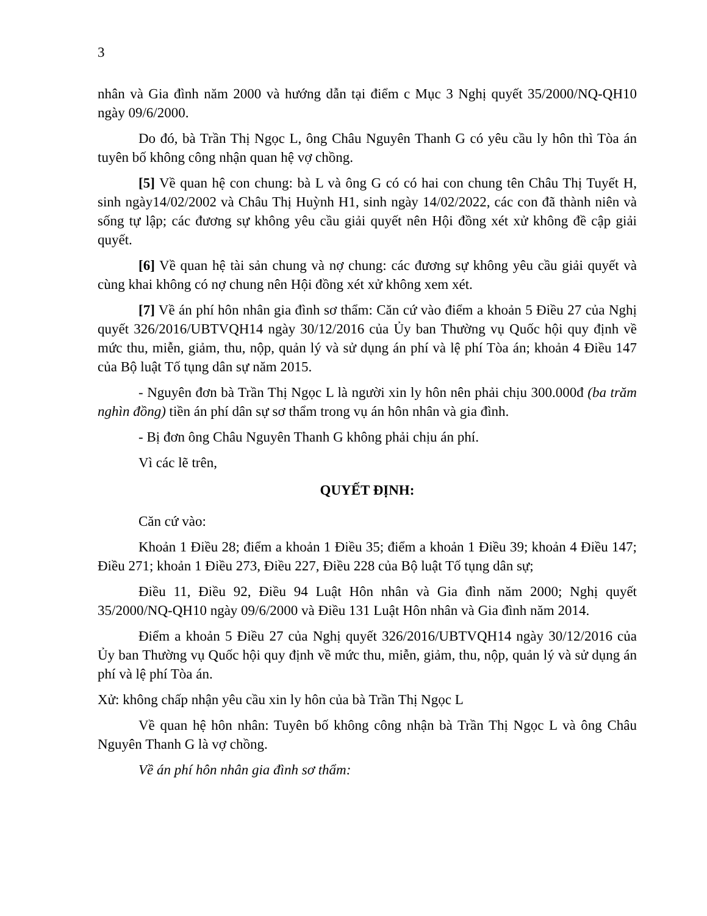3
nhân và Gia đình năm 2000 và hướng dẫn tại điểm c Mục 3 Nghị quyết 35/2000/NQ-QH10 ngày 09/6/2000.
Do đó, bà Trần Thị Ngọc L, ông Châu Nguyên Thanh G có yêu cầu ly hôn thì Tòa án tuyên bố không công nhận quan hệ vợ chồng.
[5] Về quan hệ con chung: bà L và ông G có có hai con chung tên Châu Thị Tuyết H, sinh ngày14/02/2002 và Châu Thị Huỳnh H1, sinh ngày 14/02/2022, các con đã thành niên và sống tự lập; các đương sự không yêu cầu giải quyết nên Hội đồng xét xử không đề cập giải quyết.
[6] Về quan hệ tài sản chung và nợ chung: các đương sự không yêu cầu giải quyết và cùng khai không có nợ chung nên Hội đồng xét xử không xem xét.
[7] Về án phí hôn nhân gia đình sơ thẩm: Căn cứ vào điểm a khoản 5 Điều 27 của Nghị quyết 326/2016/UBTVQH14 ngày 30/12/2016 của Ủy ban Thường vụ Quốc hội quy định về mức thu, miễn, giảm, thu, nộp, quản lý và sử dụng án phí và lệ phí Tòa án; khoản 4 Điều 147 của Bộ luật Tố tụng dân sự năm 2015.
- Nguyên đơn bà Trần Thị Ngọc L là người xin ly hôn nên phải chịu 300.000đ (ba trăm nghìn đồng) tiền án phí dân sự sơ thẩm trong vụ án hôn nhân và gia đình.
- Bị đơn ông Châu Nguyên Thanh G không phải chịu án phí.
Vì các lẽ trên,
QUYẾT ĐỊNH:
Căn cứ vào:
Khoản 1 Điều 28; điểm a khoản 1 Điều 35; điểm a khoản 1 Điều 39; khoản 4 Điều 147; Điều 271; khoản 1 Điều 273, Điều 227, Điều 228 của Bộ luật Tố tụng dân sự;
Điều 11, Điều 92, Điều 94 Luật Hôn nhân và Gia đình năm 2000; Nghị quyết 35/2000/NQ-QH10 ngày 09/6/2000 và Điều 131 Luật Hôn nhân và Gia đình năm 2014.
Điểm a khoản 5 Điều 27 của Nghị quyết 326/2016/UBTVQH14 ngày 30/12/2016 của Ủy ban Thường vụ Quốc hội quy định về mức thu, miễn, giảm, thu, nộp, quản lý và sử dụng án phí và lệ phí Tòa án.
Xử: không chấp nhận yêu cầu xin ly hôn của bà Trần Thị Ngọc L
Về quan hệ hôn nhân: Tuyên bố không công nhận bà Trần Thị Ngọc L và ông Châu Nguyên Thanh G là vợ chồng.
Về án phí hôn nhân gia đình sơ thẩm: